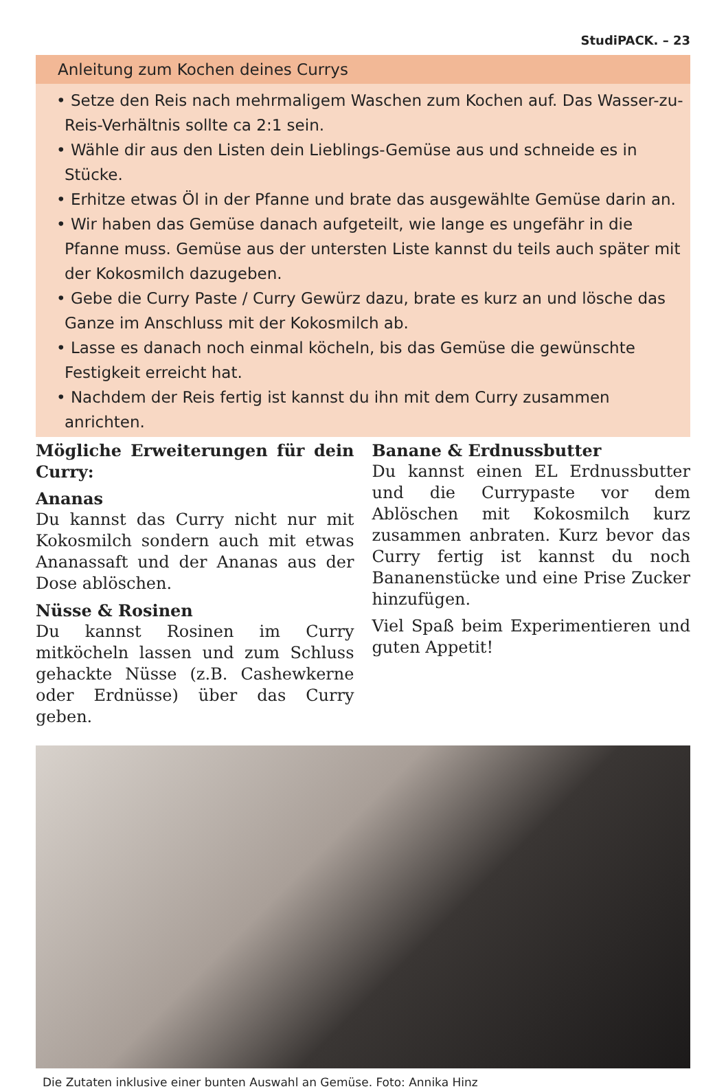StudiPACK. – 23
Anleitung zum Kochen deines Currys
• Setze den Reis nach mehrmaligem Waschen zum Kochen auf. Das Wasser-zu-Reis-Verhältnis sollte ca 2:1 sein.
• Wähle dir aus den Listen dein Lieblings-Gemüse aus und schneide es in Stücke.
• Erhitze etwas Öl in der Pfanne und brate das ausgewählte Gemüse darin an.
• Wir haben das Gemüse danach aufgeteilt, wie lange es ungefähr in die Pfanne muss. Gemüse aus der untersten Liste kannst du teils auch später mit der Kokosmilch dazugeben.
• Gebe die Curry Paste / Curry Gewürz dazu, brate es kurz an und lösche das Ganze im Anschluss mit der Kokosmilch ab.
• Lasse es danach noch einmal köcheln, bis das Gemüse die gewünschte Festigkeit erreicht hat.
• Nachdem der Reis fertig ist kannst du ihn mit dem Curry zusammen anrichten.
Mögliche Erweiterungen für dein Curry:
Ananas
Du kannst das Curry nicht nur mit Kokosmilch sondern auch mit etwas Ananassaft und der Ananas aus der Dose ablöschen.
Nüsse & Rosinen
Du kannst Rosinen im Curry mitköcheln lassen und zum Schluss gehackte Nüsse (z.B. Cashewkerne oder Erdnüsse) über das Curry geben.
Banane & Erdnussbutter
Du kannst einen EL Erdnussbutter und die Currypaste vor dem Ablöschen mit Kokosmilch kurz zusammen anbraten. Kurz bevor das Curry fertig ist kannst du noch Bananenstücke und eine Prise Zucker hinzufügen.
Viel Spaß beim Experimentieren und guten Appetit!
Die Zutaten inklusive einer bunten Auswahl an Gemüse. Foto: Annika Hinz